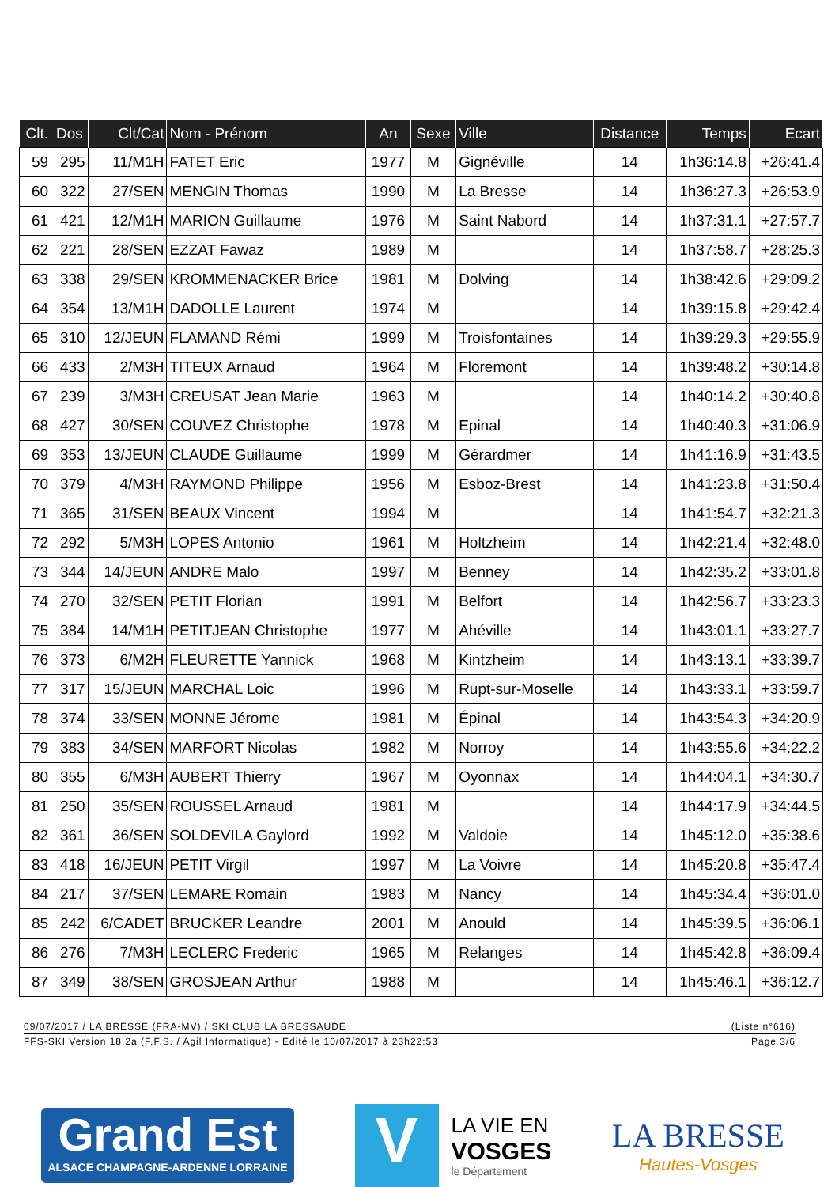| Clt. | Dos | Clt/Cat | Nom - Prénom | An | Sexe | Ville | Distance | Temps | Ecart |
| --- | --- | --- | --- | --- | --- | --- | --- | --- | --- |
| 59 | 295 | 11/M1H | FATET Eric | 1977 | M | Gignéville | 14 | 1h36:14.8 | +26:41.4 |
| 60 | 322 | 27/SEN | MENGIN Thomas | 1990 | M | La Bresse | 14 | 1h36:27.3 | +26:53.9 |
| 61 | 421 | 12/M1H | MARION Guillaume | 1976 | M | Saint Nabord | 14 | 1h37:31.1 | +27:57.7 |
| 62 | 221 | 28/SEN | EZZAT Fawaz | 1989 | M | | 14 | 1h37:58.7 | +28:25.3 |
| 63 | 338 | 29/SEN | KROMMENACKER Brice | 1981 | M | Dolving | 14 | 1h38:42.6 | +29:09.2 |
| 64 | 354 | 13/M1H | DADOLLE Laurent | 1974 | M | | 14 | 1h39:15.8 | +29:42.4 |
| 65 | 310 | 12/JEUN | FLAMAND Rémi | 1999 | M | Troisfontaines | 14 | 1h39:29.3 | +29:55.9 |
| 66 | 433 | 2/M3H | TITEUX Arnaud | 1964 | M | Floremont | 14 | 1h39:48.2 | +30:14.8 |
| 67 | 239 | 3/M3H | CREUSAT Jean Marie | 1963 | M | | 14 | 1h40:14.2 | +30:40.8 |
| 68 | 427 | 30/SEN | COUVEZ Christophe | 1978 | M | Epinal | 14 | 1h40:40.3 | +31:06.9 |
| 69 | 353 | 13/JEUN | CLAUDE Guillaume | 1999 | M | Gérardmer | 14 | 1h41:16.9 | +31:43.5 |
| 70 | 379 | 4/M3H | RAYMOND Philippe | 1956 | M | Esboz-Brest | 14 | 1h41:23.8 | +31:50.4 |
| 71 | 365 | 31/SEN | BEAUX Vincent | 1994 | M | | 14 | 1h41:54.7 | +32:21.3 |
| 72 | 292 | 5/M3H | LOPES Antonio | 1961 | M | Holtzheim | 14 | 1h42:21.4 | +32:48.0 |
| 73 | 344 | 14/JEUN | ANDRE Malo | 1997 | M | Benney | 14 | 1h42:35.2 | +33:01.8 |
| 74 | 270 | 32/SEN | PETIT Florian | 1991 | M | Belfort | 14 | 1h42:56.7 | +33:23.3 |
| 75 | 384 | 14/M1H | PETITJEAN Christophe | 1977 | M | Ahéville | 14 | 1h43:01.1 | +33:27.7 |
| 76 | 373 | 6/M2H | FLEURETTE Yannick | 1968 | M | Kintzheim | 14 | 1h43:13.1 | +33:39.7 |
| 77 | 317 | 15/JEUN | MARCHAL Loic | 1996 | M | Rupt-sur-Moselle | 14 | 1h43:33.1 | +33:59.7 |
| 78 | 374 | 33/SEN | MONNE Jérome | 1981 | M | Épinal | 14 | 1h43:54.3 | +34:20.9 |
| 79 | 383 | 34/SEN | MARFORT Nicolas | 1982 | M | Norroy | 14 | 1h43:55.6 | +34:22.2 |
| 80 | 355 | 6/M3H | AUBERT Thierry | 1967 | M | Oyonnax | 14 | 1h44:04.1 | +34:30.7 |
| 81 | 250 | 35/SEN | ROUSSEL Arnaud | 1981 | M | | 14 | 1h44:17.9 | +34:44.5 |
| 82 | 361 | 36/SEN | SOLDEVILA Gaylord | 1992 | M | Valdoie | 14 | 1h45:12.0 | +35:38.6 |
| 83 | 418 | 16/JEUN | PETIT Virgil | 1997 | M | La Voivre | 14 | 1h45:20.8 | +35:47.4 |
| 84 | 217 | 37/SEN | LEMARE Romain | 1983 | M | Nancy | 14 | 1h45:34.4 | +36:01.0 |
| 85 | 242 | 6/CADET | BRUCKER Leandre | 2001 | M | Anould | 14 | 1h45:39.5 | +36:06.1 |
| 86 | 276 | 7/M3H | LECLERC Frederic | 1965 | M | Relanges | 14 | 1h45:42.8 | +36:09.4 |
| 87 | 349 | 38/SEN | GROSJEAN Arthur | 1988 | M | | 14 | 1h45:46.1 | +36:12.7 |
09/07/2017 / LA BRESSE (FRA-MV) / SKI CLUB LA BRESSAUDE (Liste n°616)
FFS-SKI Version 18.2a (F.F.S. / Agil Informatique) - Edité le 10/07/2017 à 23h22:53 Page 3/6
Grand Est
ALSACE CHAMPAGNE-ARDENNE LORRAINE
V
LA VIE EN
VOSGES
le Département
LA BRESSE
Hautes-Vosges